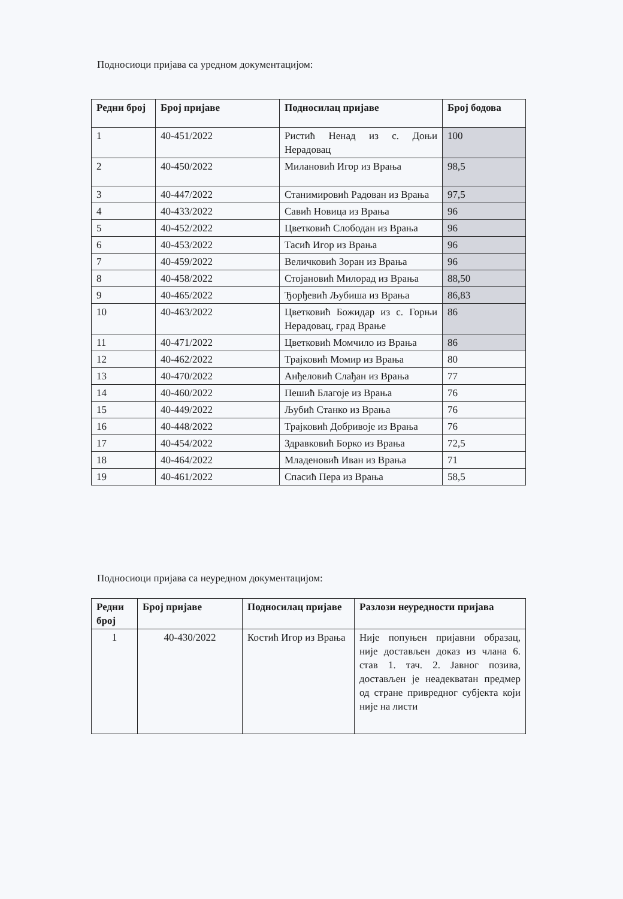Подносиоци пријава са уредном документацијом:
| Редни број | Број пријаве | Подносилац пријаве | Број бодова |
| --- | --- | --- | --- |
| 1 | 40-451/2022 | Ристић Ненад из с. Доњи Нерадовац | 100 |
| 2 | 40-450/2022 | Милановић Игор из Врања | 98,5 |
| 3 | 40-447/2022 | Станимировић Радован из Врања | 97,5 |
| 4 | 40-433/2022 | Савић Новица из Врања | 96 |
| 5 | 40-452/2022 | Цветковић Слободан из Врања | 96 |
| 6 | 40-453/2022 | Тасић Игор из Врања | 96 |
| 7 | 40-459/2022 | Величковић Зоран из Врања | 96 |
| 8 | 40-458/2022 | Стојановић Милорад из Врања | 88,50 |
| 9 | 40-465/2022 | Ђорђевић Љубиша из Врања | 86,83 |
| 10 | 40-463/2022 | Цветковић Божидар из с. Горњи Нерадовац, град Врање | 86 |
| 11 | 40-471/2022 | Цветковић Момчило из Врања | 86 |
| 12 | 40-462/2022 | Трајковић Момир из Врања | 80 |
| 13 | 40-470/2022 | Анђеловић Слађан из Врања | 77 |
| 14 | 40-460/2022 | Пешић Благоје из Врања | 76 |
| 15 | 40-449/2022 | Љубић Станко из Врања | 76 |
| 16 | 40-448/2022 | Трајковић Добривоје из Врања | 76 |
| 17 | 40-454/2022 | Здравковић Борко из Врања | 72,5 |
| 18 | 40-464/2022 | Младеновић Иван из Врања | 71 |
| 19 | 40-461/2022 | Спасић Пера из Врања | 58,5 |
Подносиоци пријава са неуредном документацијом:
| Редни број | Број пријаве | Подносилац пријаве | Разлози неуредности пријава |
| --- | --- | --- | --- |
| 1 | 40-430/2022 | Костић Игор из Врања | Није попуњен пријавни образац, није достављен доказ из члана 6. став 1. тач. 2. Јавног позива, достављен је неадекватан предмер од стране привредног субјекта који није на листи |